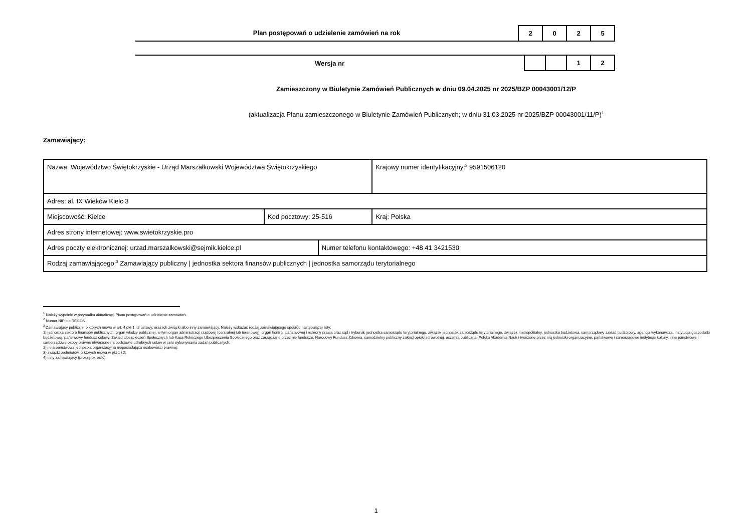Plan postępowań o udzielenie zamówień na rok
| 2 | 0 | 2 | 5 |
Wersja nr
| | | 1 | 2 |
Zamieszczony w Biuletynie Zamówień Publicznych w dniu 09.04.2025 nr 2025/BZP 00043001/12/P
(aktualizacja Planu zamieszczonego w Biuletynie Zamówień Publicznych; w dniu 31.03.2025 nr 2025/BZP 00043001/11/P)<sup>1</sup>
Zamawiający:
| Nazwa: Województwo Świętokrzyskie - Urząd Marszałkowski Województwa Świętokrzyskiego | | | Krajowy numer identyfikacyjny:<sup>2</sup> 9591506120 |
| Adres: al. IX Wieków Kielc 3 | | | |
| Miejscowość: Kielce | Kod pocztowy: 25-516 | | Kraj: Polska |
| Adres strony internetowej: www.swietokrzyskie.pro | | | |
| Adres poczty elektronicznej: urzad.marszalkowski@sejmik.kielce.pl | | Numer telefonu kontaktowego: +48 41 3421530 | |
| Rodzaj zamawiającego:<sup>3</sup> Zamawiający publiczny / jednostka sektora finansów publicznych / jednostka samorządu terytorialnego | | | |
<sup>1</sup> Należy wypełnić w przypadku aktualizacji Planu postępowań o udzielenie zamówień.
<sup>2</sup> Numer NIP lub REGON.
<sup>3</sup> Zamawiający publiczni, o których mowa w art. 4 pkt 1 i 2 ustawy, oraz ich związki albo inny zamawiający. Należy wskazać rodzaj zamawiającego spośród następującej listy:
1) jednostka sektora finansów publicznych: organ władzy publicznej, w tym organ administracji rządowej (centralnej lub terenowej), organ kontroli państwowej i ochrony prawa oraz sąd i trybunał, jednostka samorządu terytorialnego, związek jednostek samorządu terytorialnego, związek metropolitalny, jednostka budżetowa, samorządowy zakład budżetowy, agencja wykonawcza, instytucja gospodarki budżetowej, państwowy fundusz celowy, Zakład Ubezpieczeń Społecznych lub Kasa Rolniczego Ubezpieczenia Społecznego oraz zarządzane przez nie fundusze, Narodowy Fundusz Zdrowia, samodzielny publiczny zakład opieki zdrowotnej, uczelnia publiczna, Polska Akademia Nauk i tworzone przez nią jednostki organizacyjne, państwowe i samorządowe instytucje kultury, inne państwowe i samorządowe osoby prawne utworzone na podstawie odrębnych ustaw w celu wykonywania zadań publicznych;
2) inna państwowa jednostka organizacyjna nieposiadająca osobowości prawnej;
3) związki podmiotów, o których mowa w pkt 1 i 2;
4) inny zamawiający (proszę określić).
1